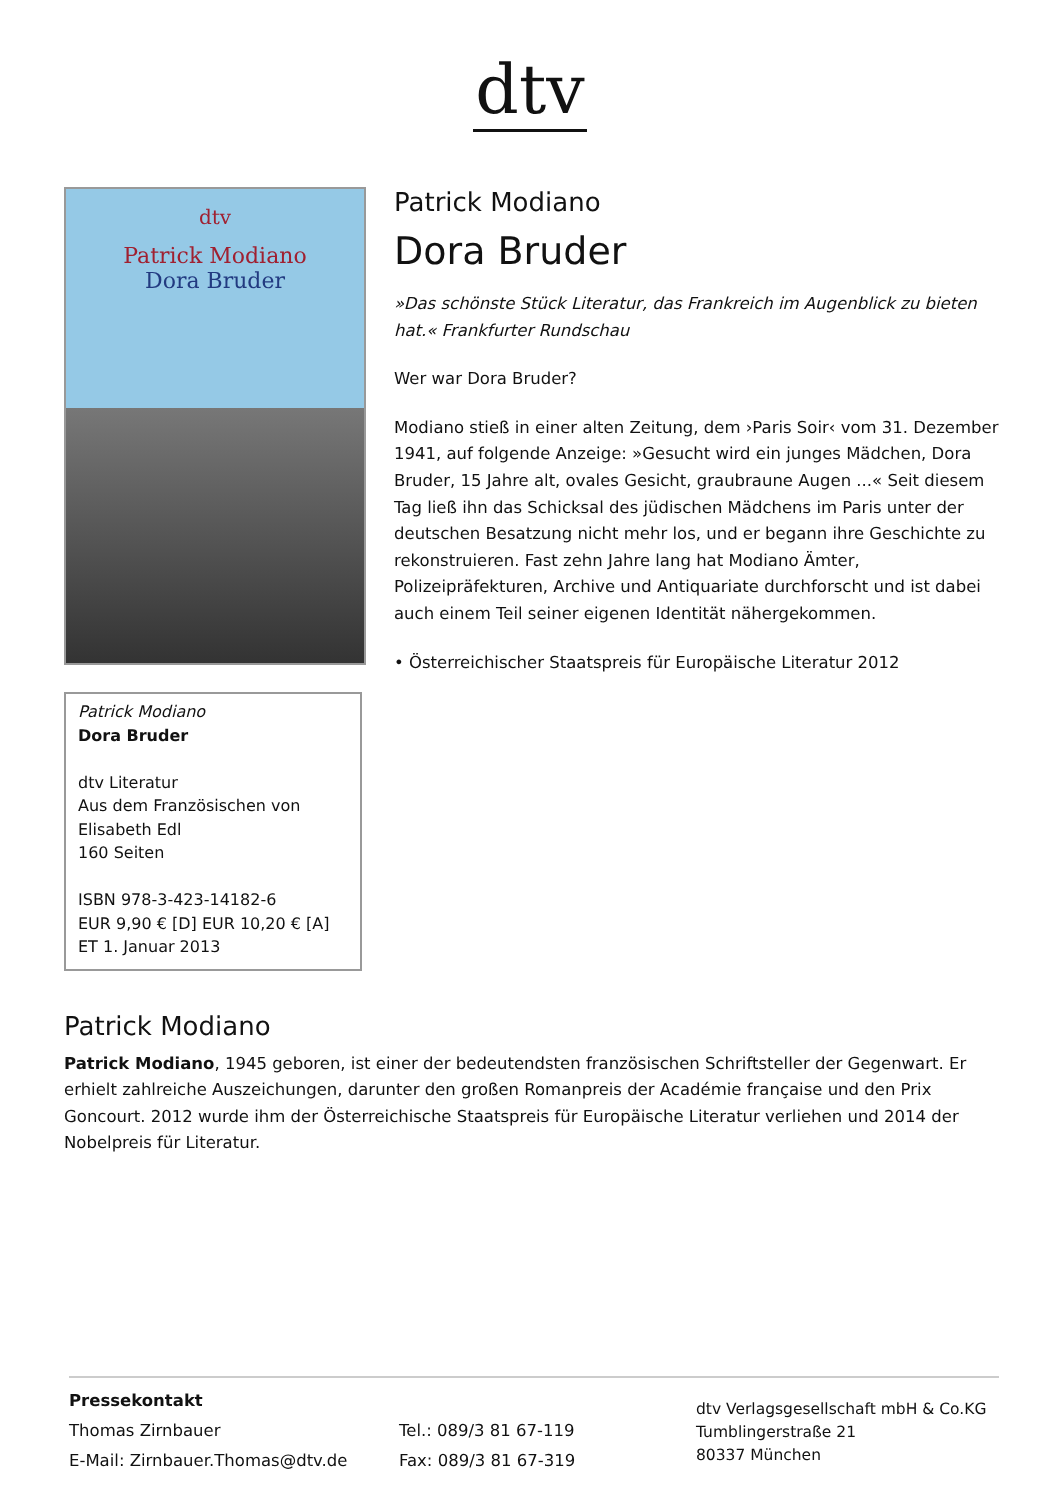dtv
dtv
Patrick Modiano
Dora Bruder
Patrick Modiano
Dora Bruder
dtv Literatur
Aus dem Französischen von
Elisabeth Edl
160 Seiten
ISBN 978-3-423-14182-6
EUR 9,90 € [D] EUR 10,20 € [A]
ET 1. Januar 2013
Patrick Modiano
Dora Bruder
»Das schönste Stück Literatur, das Frankreich im Augenblick zu bieten hat.« Frankfurter Rundschau
Wer war Dora Bruder?
Modiano stieß in einer alten Zeitung, dem ›Paris Soir‹ vom 31. Dezember 1941, auf folgende Anzeige: »Gesucht wird ein junges Mädchen, Dora Bruder, 15 Jahre alt, ovales Gesicht, graubraune Augen ...« Seit diesem Tag ließ ihn das Schicksal des jüdischen Mädchens im Paris unter der deutschen Besatzung nicht mehr los, und er begann ihre Geschichte zu rekonstruieren. Fast zehn Jahre lang hat Modiano Ämter, Polizeipräfekturen, Archive und Antiquariate durchforscht und ist dabei auch einem Teil seiner eigenen Identität nähergekommen.
• Österreichischer Staatspreis für Europäische Literatur 2012
Patrick Modiano
Patrick Modiano, 1945 geboren, ist einer der bedeutendsten französischen Schriftsteller der Gegenwart. Er erhielt zahlreiche Auszeichungen, darunter den großen Romanpreis der Académie française und den Prix Goncourt. 2012 wurde ihm der Österreichische Staatspreis für Europäische Literatur verliehen und 2014 der Nobelpreis für Literatur.
Pressekontakt
Thomas Zirnbauer
E-Mail: Zirnbauer.Thomas@dtv.de
Tel.: 089/3 81 67-119
Fax: 089/3 81 67-319
dtv Verlagsgesellschaft mbH & Co.KG
Tumblingerstraße 21
80337 München